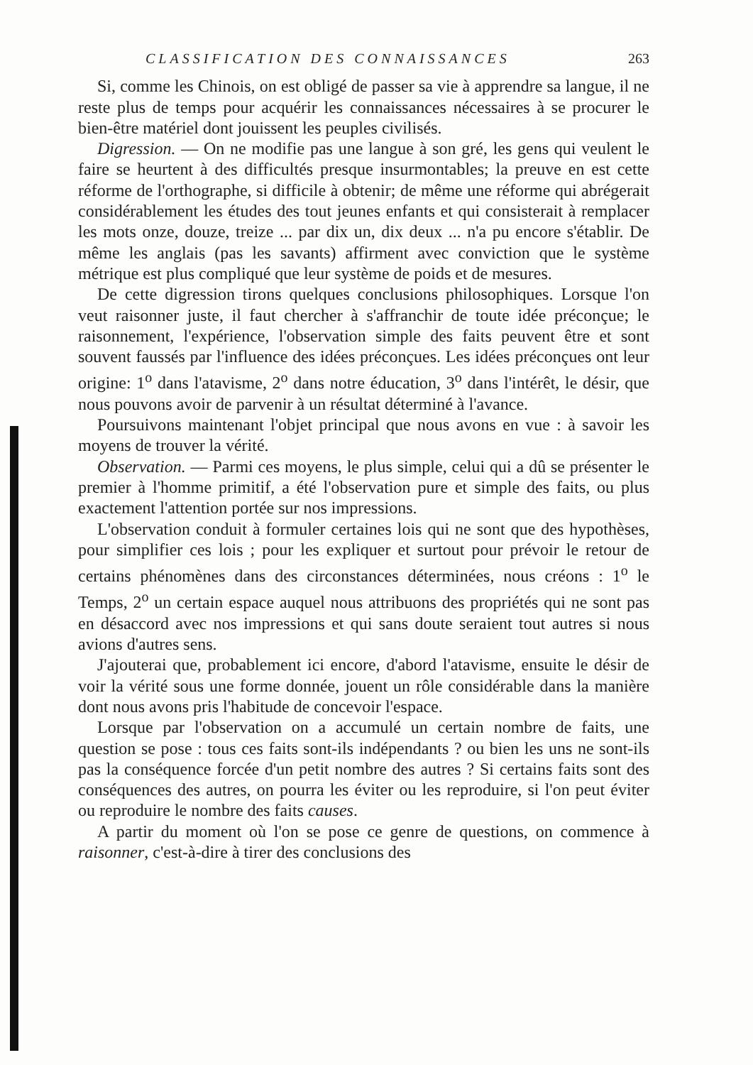CLASSIFICATION DES CONNAISSANCES 263
Si, comme les Chinois, on est obligé de passer sa vie à apprendre sa langue, il ne reste plus de temps pour acquérir les connaissances nécessaires à se procurer le bien-être matériel dont jouissent les peuples civilisés.
Digression. — On ne modifie pas une langue à son gré, les gens qui veulent le faire se heurtent à des difficultés presque insurmontables; la preuve en est cette réforme de l'orthographe, si difficile à obtenir; de même une réforme qui abrégerait considérablement les études des tout jeunes enfants et qui consisterait à remplacer les mots onze, douze, treize ... par dix un, dix deux ... n'a pu encore s'établir. De même les anglais (pas les savants) affirment avec conviction que le système métrique est plus compliqué que leur système de poids et de mesures.
De cette digression tirons quelques conclusions philosophiques. Lorsque l'on veut raisonner juste, il faut chercher à s'affranchir de toute idée préconçue; le raisonnement, l'expérience, l'observation simple des faits peuvent être et sont souvent faussés par l'influence des idées préconçues. Les idées préconçues ont leur origine: 1<sup>o</sup> dans l'atavisme, 2<sup>o</sup> dans notre éducation, 3<sup>o</sup> dans l'intérêt, le désir, que nous pouvons avoir de parvenir à un résultat déterminé à l'avance.
Poursuivons maintenant l'objet principal que nous avons en vue : à savoir les moyens de trouver la vérité.
Observation. — Parmi ces moyens, le plus simple, celui qui a dû se présenter le premier à l'homme primitif, a été l'observation pure et simple des faits, ou plus exactement l'attention portée sur nos impressions.
L'observation conduit à formuler certaines lois qui ne sont que des hypothèses, pour simplifier ces lois ; pour les expliquer et surtout pour prévoir le retour de certains phénomènes dans des circonstances déterminées, nous créons : 1<sup>o</sup> le Temps, 2<sup>o</sup> un certain espace auquel nous attribuons des propriétés qui ne sont pas en désaccord avec nos impressions et qui sans doute seraient tout autres si nous avions d'autres sens.
J'ajouterai que, probablement ici encore, d'abord l'atavisme, ensuite le désir de voir la vérité sous une forme donnée, jouent un rôle considérable dans la manière dont nous avons pris l'habitude de concevoir l'espace.
Lorsque par l'observation on a accumulé un certain nombre de faits, une question se pose : tous ces faits sont-ils indépendants ? ou bien les uns ne sont-ils pas la conséquence forcée d'un petit nombre des autres ? Si certains faits sont des conséquences des autres, on pourra les éviter ou les reproduire, si l'on peut éviter ou reproduire le nombre des faits causes.
A partir du moment où l'on se pose ce genre de questions, on commence à raisonner, c'est-à-dire à tirer des conclusions des